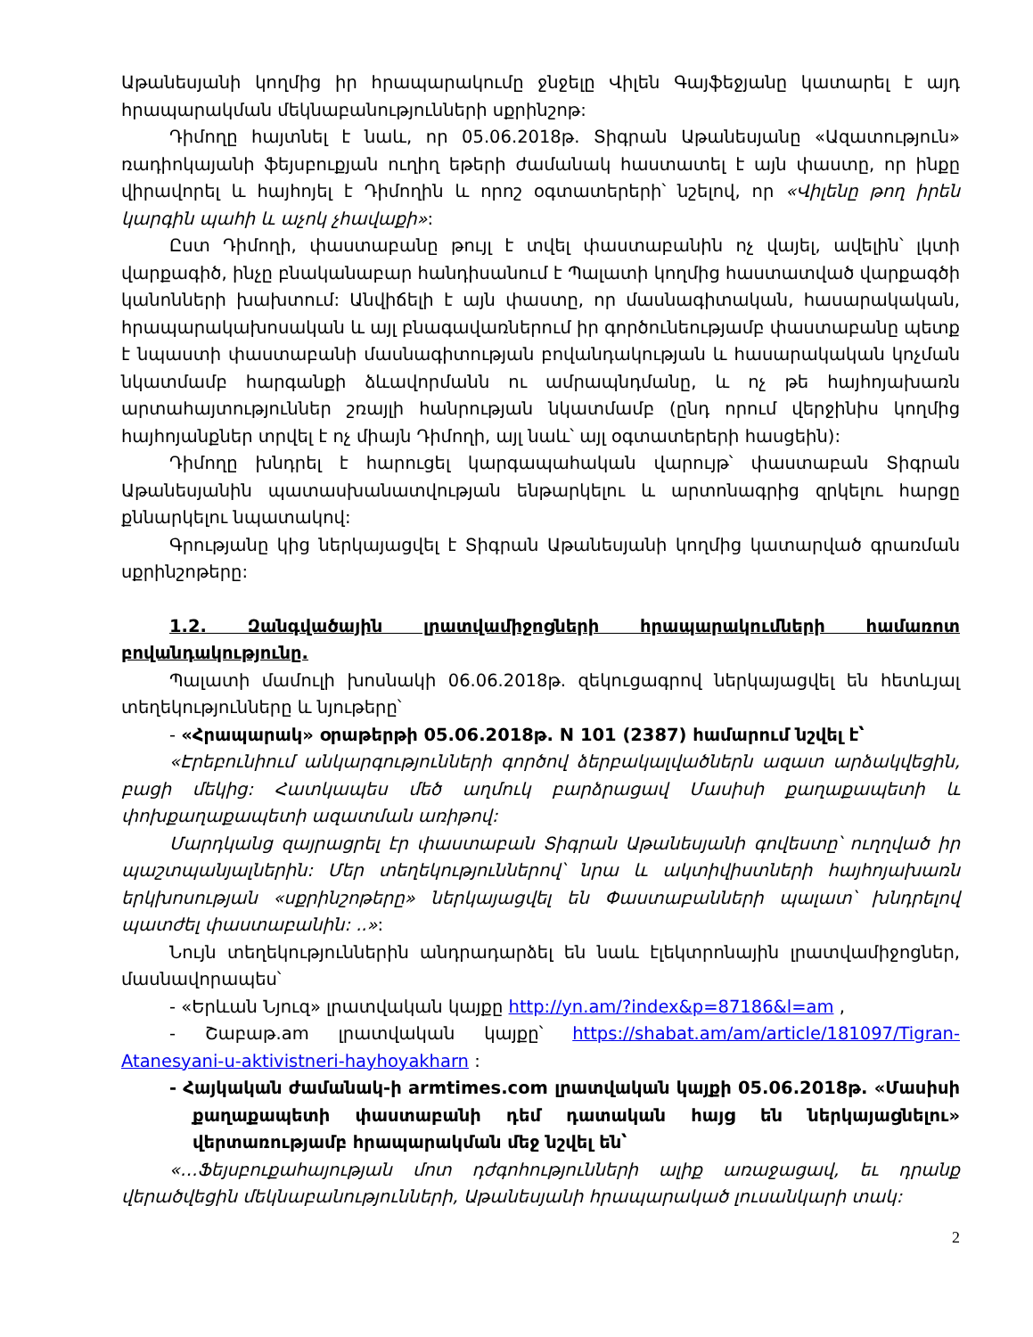Աթանեսյանի կողմից իր հրապարակումը ջնջելը Վիլեն Գայֆեջյանը կատարել է այդ հրապարակման մեկնաբանությունների սքրինշոթ:
Դիմողը հայտնել է նաև, որ 05.06.2018թ. Տիգրան Աթանեսյանը «Ազատություն» ռադիոկայանի ֆեյսբուքյան ուղիղ եթերի ժամանակ հաստատել է այն փաստը, որ ինքը վիրավորել և հայհոյել է Դիմողին և որոշ օգտատերերի՝ նշելով, որ «Վիլենը թող իրեն կարգին պահի և աչոկ չհավաքի»:
Ըստ Դիմողի, փաստաբանը թույլ է տվել փաստաբանին ոչ վայել, ավելին՝ լկտի վարքագիծ, ինչը բնականաբար հանդիսանում է Պալատի կողմից հաստատված վարքագծի կանոնների խախտում: Անվիճելի է այն փաստը, որ մասնագիտական, հասարակական, հրապարակախոսական և այլ բնագավառներում իր գործունեությամբ փաստաբանը պետք է նպաստի փաստաբանի մասնագիտության բովանդակության և հասարակական կոչման նկատմամբ հարգանքի ձևավորմանն ու ամրապնդմանը, և ոչ թե հայհոյախառն արտահայտություններ շռայլի հանրության նկատմամբ (ընդ որում վերջինիս կողմից հայհոյանքներ տրվել է ոչ միայն Դիմողի, այլ նաև՝ այլ օգտատերերի հասցեին):
Դիմողը խնդրել է հարուցել կարգապահական վարույթ՝ փաստաբան Տիգրան Աթանեսյանին պատասխանատվության ենթարկելու և արտոնագրից զրկելու հարցը քննարկելու նպատակով:
Գրությանը կից ներկայացվել է Տիգրան Աթանեսյանի կողմից կատարված գրառման սքրինշոթերը:
1.2. Զանգվածային լրատվամիջոցների հրապարակումների համառոտ բովանդակությունը.
Պալատի մամուլի խոսնակի 06.06.2018թ. զեկուցագրով ներկայացվել են հետևյալ տեղեկությունները և նյութերը՝
- «Հրապարակ» օրաթերթի 05.06.2018թ. N 101 (2387) համարում նշվել է՝
«Էրեբունիում անկարգությունների գործով ձերբակալվածներն ազատ արձակվեցին, բացի մեկից: Հատկապես մեծ աղմուկ բարձրացավ Մասիսի քաղաքապետի և փոխքաղաքապետի ազատման առիթով:
Մարդկանց զայրացրել էր փաստաբան Տիգրան Աթանեսյանի գովեստը՝ ուղղված իր պաշտպանյալներին: Մեր տեղեկություններով՝ նրա և ակտիվիստների հայհոյախառն երկխոսության «սքրինշոթերը» ներկայացվել են Փաստաբանների պալատ՝ խնդրելով պատժել փաստաբանին: ..»:
Նույն տեղեկություններին անդրադարձել են նաև էլեկտրոնային լրատվամիջոցներ, մասնավորապես՝
- «Երևան Նյուզ» լրատվական կայքը http://yn.am/?index&p=87186&l=am ,
- Շաբաթ.am լրատվական կայքը՝ https://shabat.am/am/article/181097/Tigran-Atanesyani-u-aktivistneri-hayhoyakharn :
- Հայկական ժամանակ-ի armtimes.com լրատվական կայքի 05.06.2018թ. «Մասիսի քաղաքապետի փաստաբանի դեմ դատական հայց են ներկայացնելու» վերտառությամբ հրապարակման մեջ նշվել են՝
«…Ֆեյսբուքահայության մոտ դժգոհությունների ալիք առաջացավ, եւ դրանք վերածվեցին մեկնաբանությունների, Աթանեսյանի հրապարակած լուսանկարի տակ:
2